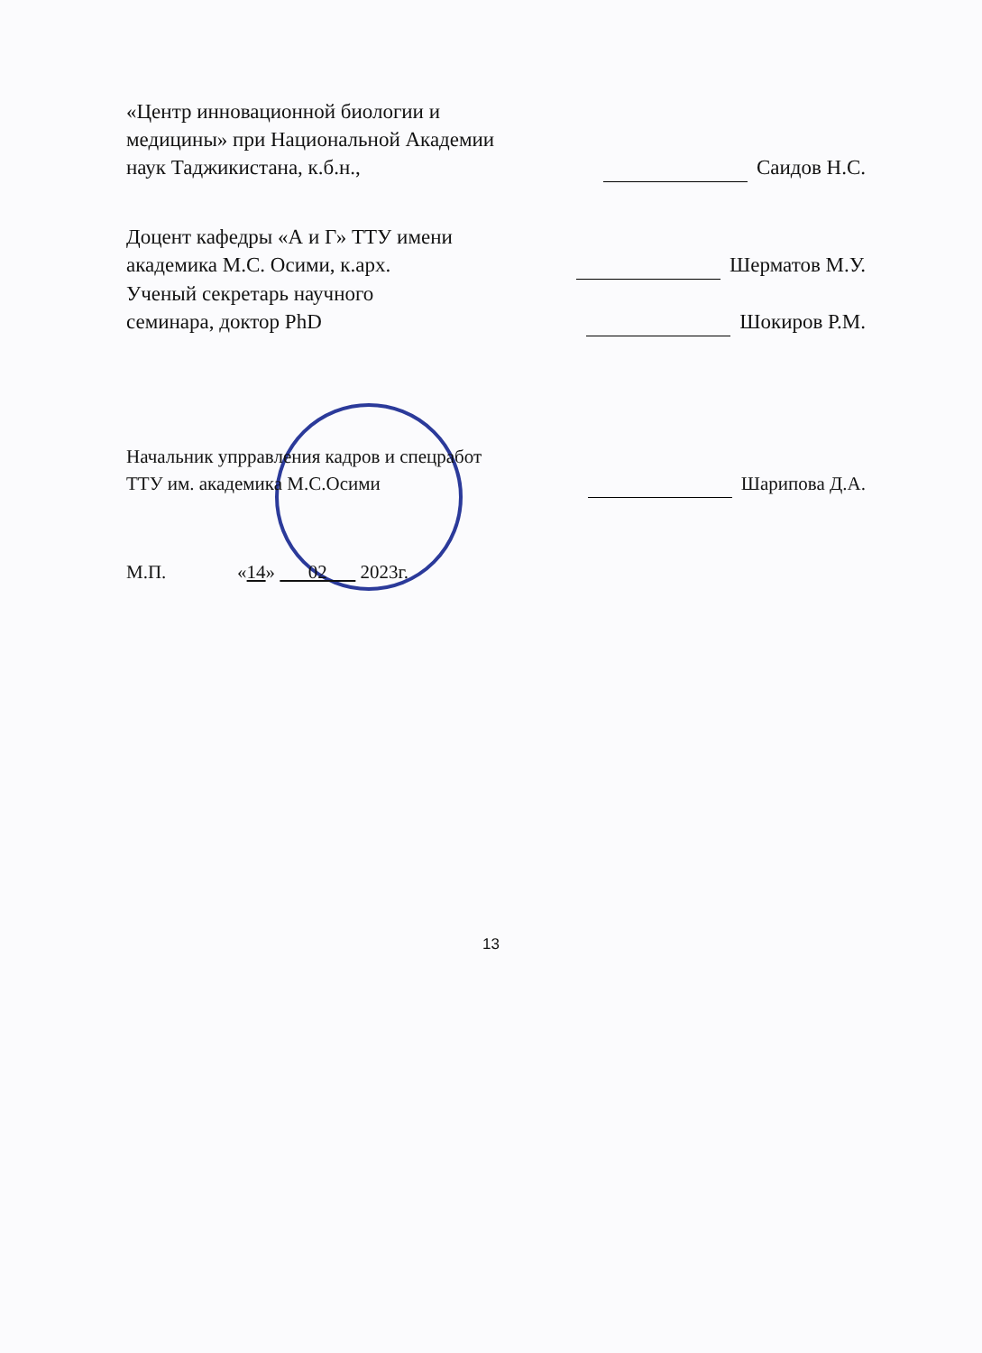«Центр инновационной биологии и
медицины» при Национальной Академии
наук Таджикистана, к.б.н., Саидов Н.С.
Доцент кафедры «А и Г» ТТУ имени
академика М.С. Осими, к.арх. Шерматов М.У.
Ученый секретарь научного
семинара, доктор PhD Шокиров Р.М.
Начальник упрравления кадров и спецработ
ТТУ им. академика М.С.Осими Шарипова Д.А.
М.П. «14» 02 2023г.
13